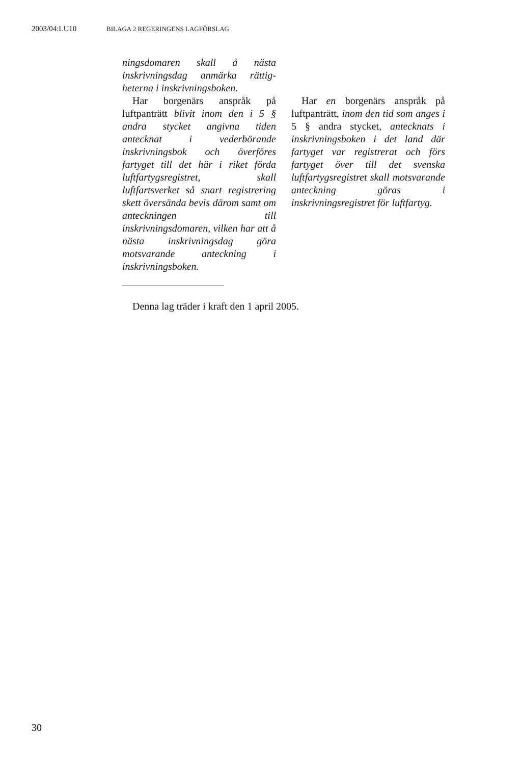2003/04:LU10 BILAGA 2 REGERINGENS LAGFÖRSLAG
| ningsdomaren skall å nästa inskrivningsdag anmärka rättig­heterna i inskrivningsboken. Har borgenärs anspråk på luftpanträtt blivit inom den i 5 § andra stycket angivna tiden antecknat i vederbörande inskrivningsbok och överföres fartyget till det här i riket förda luftfartygsregistret, skall luftfartsverket så snart registrering skett översända bevis därom samt om anteckningen till inskrivningsdomaren, vilken har att å nästa inskrivningsdag göra motsvarande anteckning i inskrivningsboken. | Har en borgenärs anspråk på luftpanträtt, inom den tid som anges i 5 § andra stycket, antecknats i inskrivningsboken i det land där fartyget var registrerat och förs fartyget över till det svenska luftfartygsregistret skall motsvarande anteckning göras i inskrivningsregistret för luftfartyg. |
Denna lag träder i kraft den 1 april 2005.
30